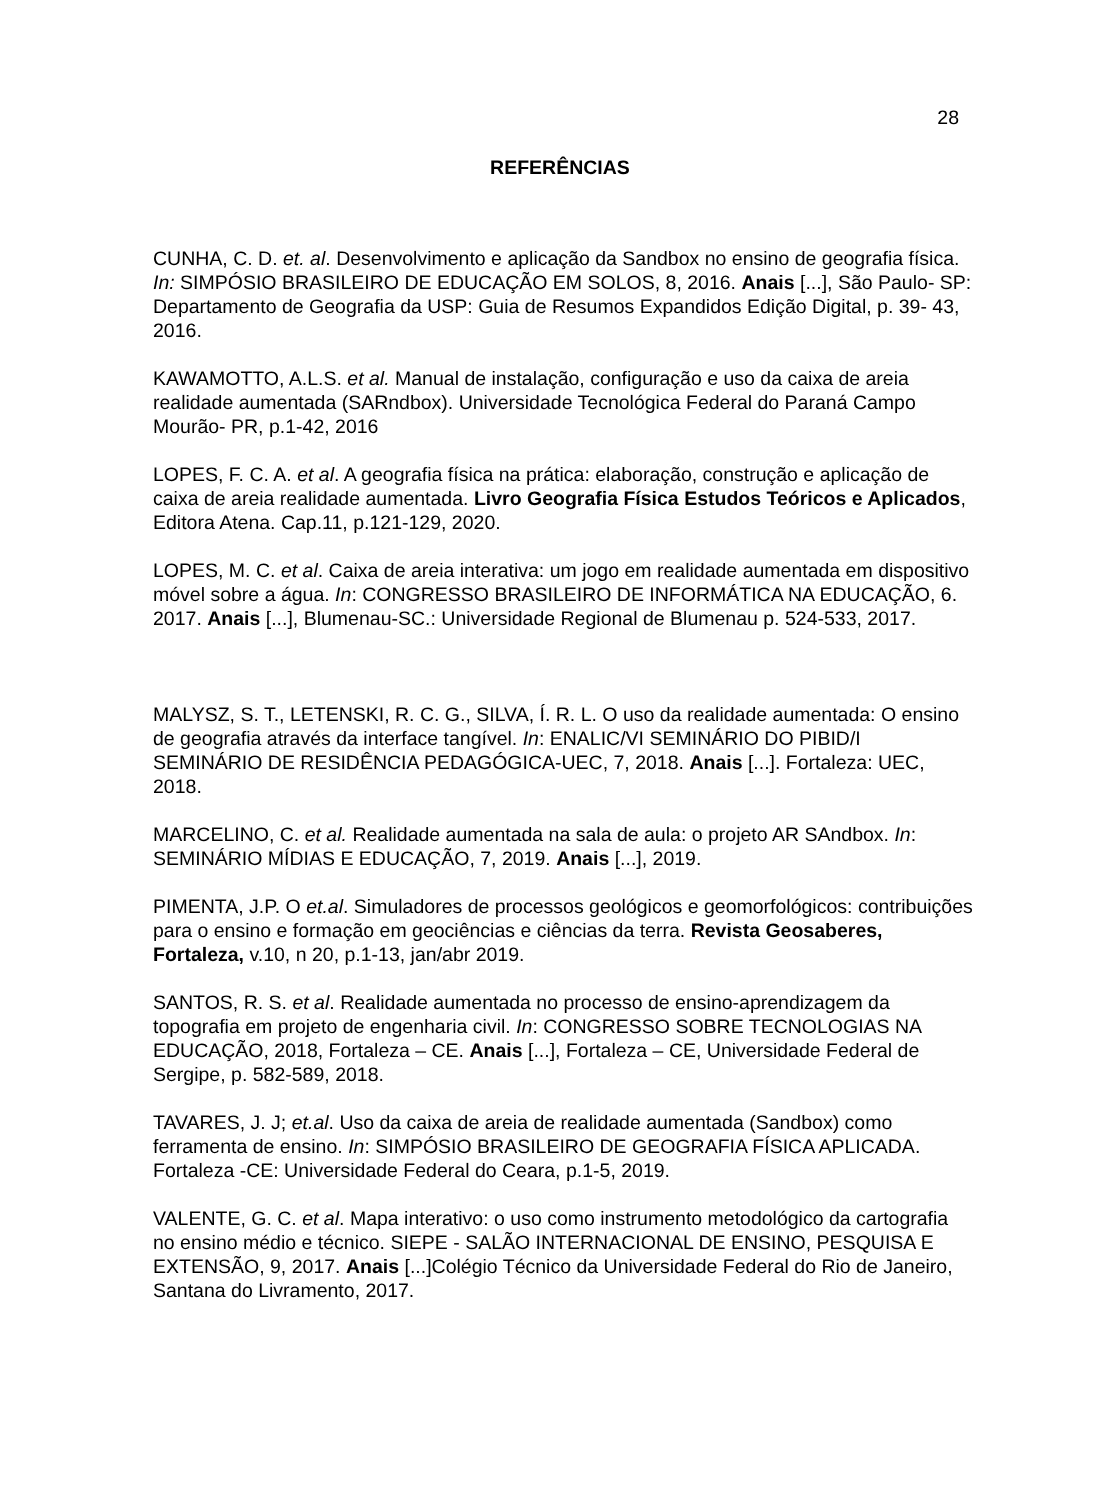28
REFERÊNCIAS
CUNHA, C. D. et. al. Desenvolvimento e aplicação da Sandbox no ensino de geografia física. In: SIMPÓSIO BRASILEIRO DE EDUCAÇÃO EM SOLOS, 8, 2016. Anais [...], São Paulo- SP: Departamento de Geografia da USP: Guia de Resumos Expandidos Edição Digital, p. 39- 43, 2016.
KAWAMOTTO, A.L.S. et al. Manual de instalação, configuração e uso da caixa de areia realidade aumentada (SARndbox). Universidade Tecnológica Federal do Paraná Campo Mourão- PR, p.1-42, 2016
LOPES, F. C. A. et al. A geografia física na prática: elaboração, construção e aplicação de caixa de areia realidade aumentada. Livro Geografia Física Estudos Teóricos e Aplicados, Editora Atena. Cap.11, p.121-129, 2020.
LOPES, M. C. et al. Caixa de areia interativa: um jogo em realidade aumentada em dispositivo móvel sobre a água. In: CONGRESSO BRASILEIRO DE INFORMÁTICA NA EDUCAÇÃO, 6. 2017. Anais [...], Blumenau-SC.: Universidade Regional de Blumenau p. 524-533, 2017.
MALYSZ, S. T., LETENSKI, R. C. G., SILVA, Í. R. L. O uso da realidade aumentada: O ensino de geografia através da interface tangível. In: ENALIC/VI SEMINÁRIO DO PIBID/I SEMINÁRIO DE RESIDÊNCIA PEDAGÓGICA-UEC, 7, 2018. Anais [...]. Fortaleza: UEC, 2018.
MARCELINO, C. et al. Realidade aumentada na sala de aula: o projeto AR SAndbox. In: SEMINÁRIO MÍDIAS E EDUCAÇÃO, 7, 2019. Anais [...], 2019.
PIMENTA, J.P. O et.al. Simuladores de processos geológicos e geomorfológicos: contribuições para o ensino e formação em geociências e ciências da terra. Revista Geosaberes, Fortaleza, v.10, n 20, p.1-13, jan/abr 2019.
SANTOS, R. S. et al. Realidade aumentada no processo de ensino-aprendizagem da topografia em projeto de engenharia civil. In: CONGRESSO SOBRE TECNOLOGIAS NA EDUCAÇÃO, 2018, Fortaleza – CE. Anais [...], Fortaleza – CE, Universidade Federal de Sergipe, p. 582-589, 2018.
TAVARES, J. J; et.al. Uso da caixa de areia de realidade aumentada (Sandbox) como ferramenta de ensino. In: SIMPÓSIO BRASILEIRO DE GEOGRAFIA FÍSICA APLICADA. Fortaleza -CE: Universidade Federal do Ceara, p.1-5, 2019.
VALENTE, G. C. et al. Mapa interativo: o uso como instrumento metodológico da cartografia no ensino médio e técnico. SIEPE - SALÃO INTERNACIONAL DE ENSINO, PESQUISA E EXTENSÃO, 9, 2017. Anais [...]Colégio Técnico da Universidade Federal do Rio de Janeiro, Santana do Livramento, 2017.